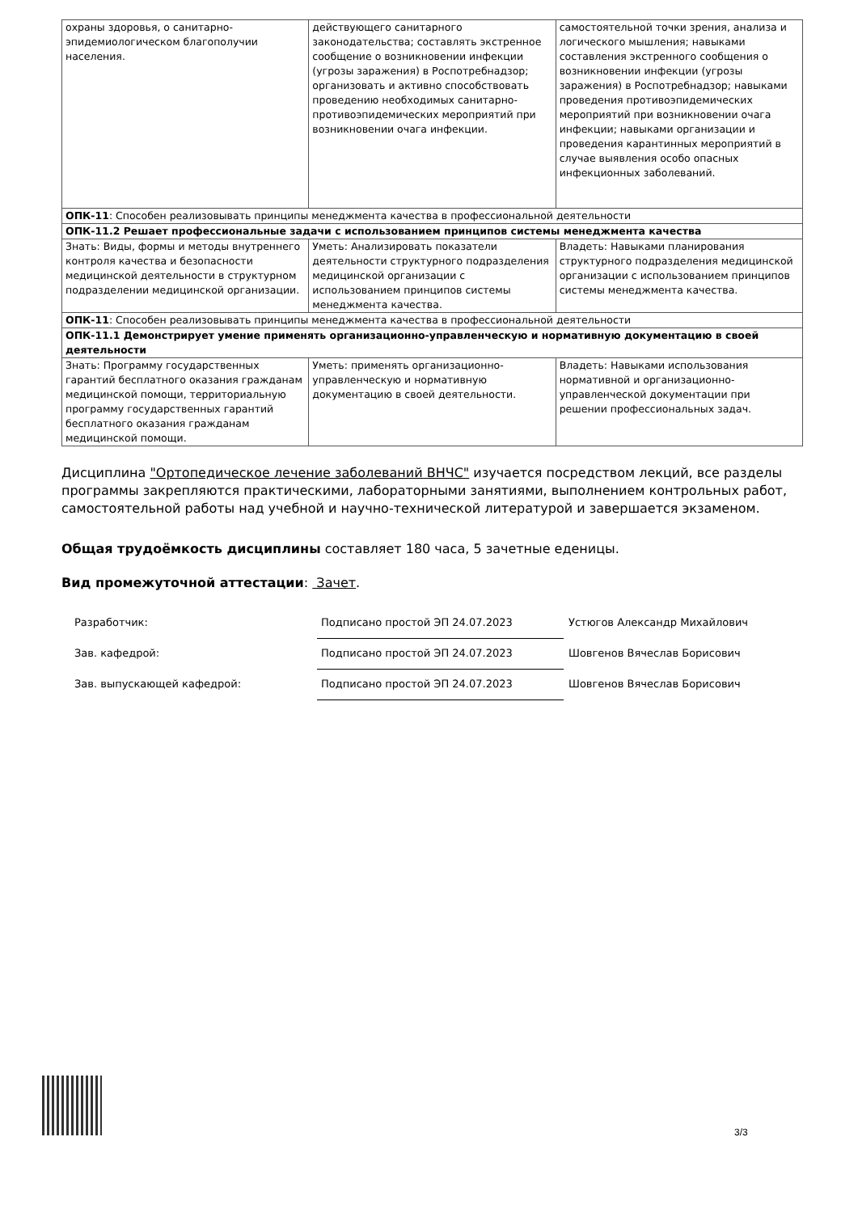| охраны здоровья, о санитарно-эпидемиологическом благополучии населения. | действующего санитарного законодательства; составлять экстренное сообщение о возникновении инфекции (угрозы заражения) в Роспотребнадзор; организовать и активно способствовать проведению необходимых санитарно-противоэпидемических мероприятий при возникновении очага инфекции. | самостоятельной точки зрения, анализа и логического мышления; навыками составления экстренного сообщения о возникновении инфекции (угрозы заражения) в Роспотребнадзор; навыками проведения противоэпидемических мероприятий при возникновении очага инфекции; навыками организации и проведения карантинных мероприятий в случае выявления особо опасных инфекционных заболеваний. |
| ОПК-11 : Способен реализовывать принципы менеджмента качества в профессиональной деятельности | | |
| ОПК-11.2 Решает профессиональные задачи с использованием принципов системы менеджмента качества | | |
| Знать: Виды, формы и методы внутреннего контроля качества и безопасности медицинской деятельности в структурном подразделении медицинской организации. | Уметь: Анализировать показатели деятельности структурного подразделения медицинской организации с использованием принципов системы менеджмента качества. | Владеть: Навыками планирования структурного подразделения медицинской организации с использованием принципов системы менеджмента качества. |
| ОПК-11 : Способен реализовывать принципы менеджмента качества в профессиональной деятельности | | |
| ОПК-11.1 Демонстрирует умение применять организационно-управленческую и нормативную документацию в своей деятельности | | |
| Знать: Программу государственных гарантий бесплатного оказания гражданам медицинской помощи, территориальную программу государственных гарантий бесплатного оказания гражданам медицинской помощи. | Уметь: применять организационно-управленческую и нормативную документацию в своей деятельности. | Владеть: Навыками использования нормативной и организационно-управленческой документации при решении профессиональных задач. |
Дисциплина "Ортопедическое лечение заболеваний ВНЧС" изучается посредством лекций, все разделы программы закрепляются практическими, лабораторными занятиями, выполнением контрольных работ, самостоятельной работы над учебной и научно-технической литературой и завершается экзаменом.
Общая трудоёмкость дисциплины составляет 180 часа, 5 зачетные еденицы.
Вид промежуточной аттестации: Зачет.
| Разработчик: | Подписано простой ЭП 24.07.2023 | Устюгов Александр Михайлович |
| Зав. кафедрой: | Подписано простой ЭП 24.07.2023 | Шовгенов Вячеслав Борисович |
| Зав. выпускающей кафедрой: | Подписано простой ЭП 24.07.2023 | Шовгенов Вячеслав Борисович |
3/3